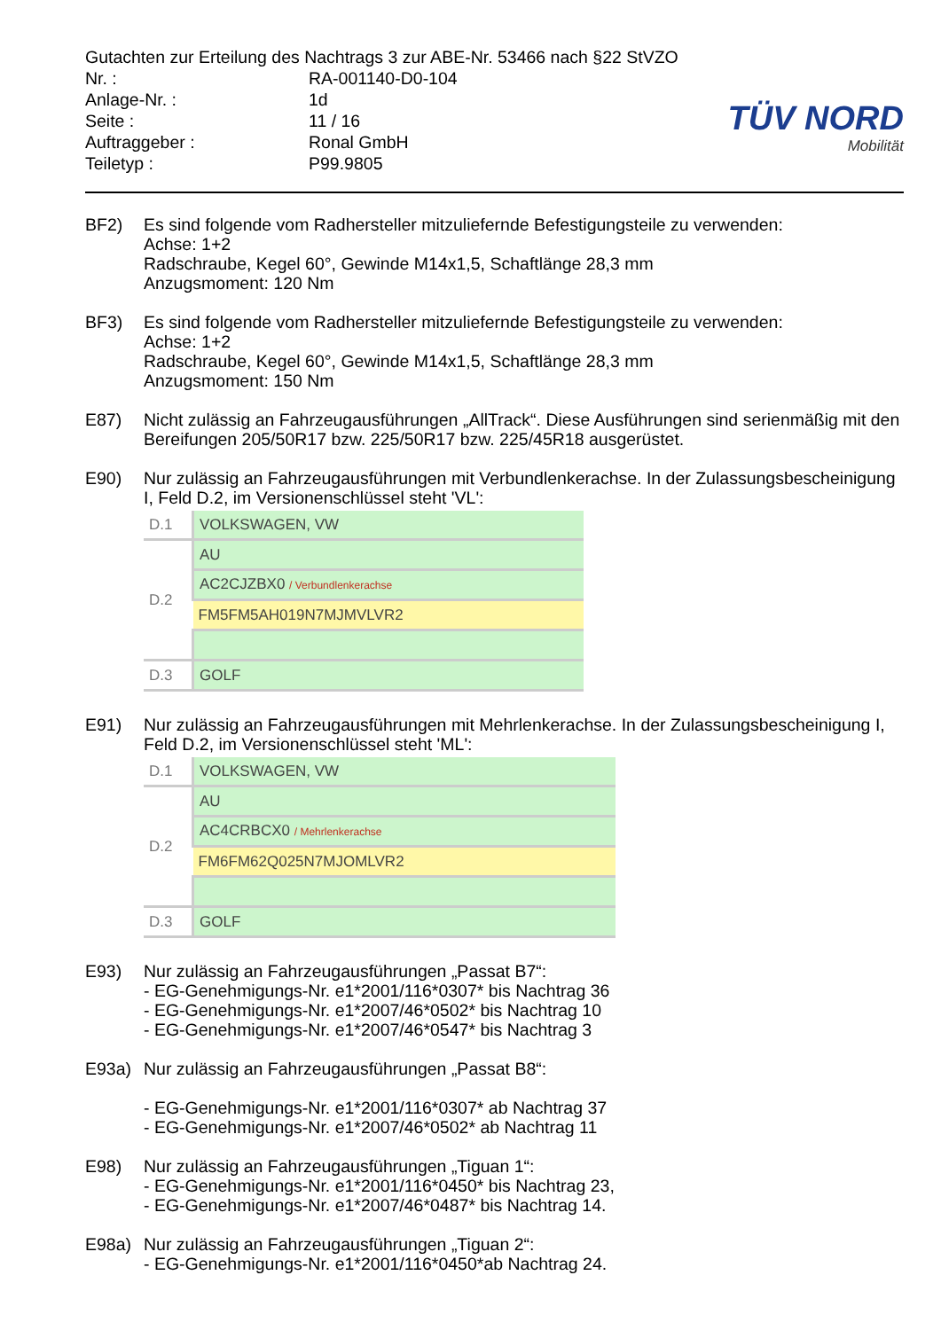Gutachten zur Erteilung des Nachtrags 3 zur ABE-Nr. 53466 nach §22 StVZO
| Nr. : | RA-001140-D0-104 |
| Anlage-Nr. : | 1d |
| Seite : | 11 / 16 |
| Auftraggeber : | Ronal GmbH |
| Teiletyp : | P99.9805 |
TÜV NORD
Mobilität
BF2) Es sind folgende vom Radhersteller mitzuliefernde Befestigungsteile zu verwenden:
Achse: 1+2
Radschraube, Kegel 60°, Gewinde M14x1,5, Schaftlänge 28,3 mm
Anzugsmoment: 120 Nm
BF3) Es sind folgende vom Radhersteller mitzuliefernde Befestigungsteile zu verwenden:
Achse: 1+2
Radschraube, Kegel 60°, Gewinde M14x1,5, Schaftlänge 28,3 mm
Anzugsmoment: 150 Nm
E87) Nicht zulässig an Fahrzeugausführungen „AllTrack“. Diese Ausführungen sind serienmäßig mit den Bereifungen 205/50R17 bzw. 225/50R17 bzw. 225/45R18 ausgerüstet.
E90) Nur zulässig an Fahrzeugausführungen mit Verbundlenkerachse. In der Zulassungsbescheinigung I, Feld D.2, im Versionenschlüssel steht 'VL':
| D.1 | VOLKSWAGEN, VW |
| D.2 | AU |
| | AC2CJZBX0 / Verbundlenkerachse |
| | FM5FM5AH019N7MJMVLVR2 |
| D.3 | GOLF |
E91) Nur zulässig an Fahrzeugausführungen mit Mehrlenkerachse. In der Zulassungsbescheinigung I, Feld D.2, im Versionenschlüssel steht 'ML':
| D.1 | VOLKSWAGEN, VW |
| D.2 | AU |
| | AC4CRBCX0 / Mehrlenkerachse |
| | FM6FM62Q025N7MJOMLVR2 |
| D.3 | GOLF |
E93) Nur zulässig an Fahrzeugausführungen „Passat B7“:
- EG-Genehmigungs-Nr. e1*2001/116*0307* bis Nachtrag 36
- EG-Genehmigungs-Nr. e1*2007/46*0502* bis Nachtrag 10
- EG-Genehmigungs-Nr. e1*2007/46*0547* bis Nachtrag 3
E93a) Nur zulässig an Fahrzeugausführungen „Passat B8“:
- EG-Genehmigungs-Nr. e1*2001/116*0307* ab Nachtrag 37
- EG-Genehmigungs-Nr. e1*2007/46*0502* ab Nachtrag 11
E98) Nur zulässig an Fahrzeugausführungen „Tiguan 1“:
- EG-Genehmigungs-Nr. e1*2001/116*0450* bis Nachtrag 23,
- EG-Genehmigungs-Nr. e1*2007/46*0487* bis Nachtrag 14.
E98a) Nur zulässig an Fahrzeugausführungen „Tiguan 2“:
- EG-Genehmigungs-Nr. e1*2001/116*0450*ab Nachtrag 24.